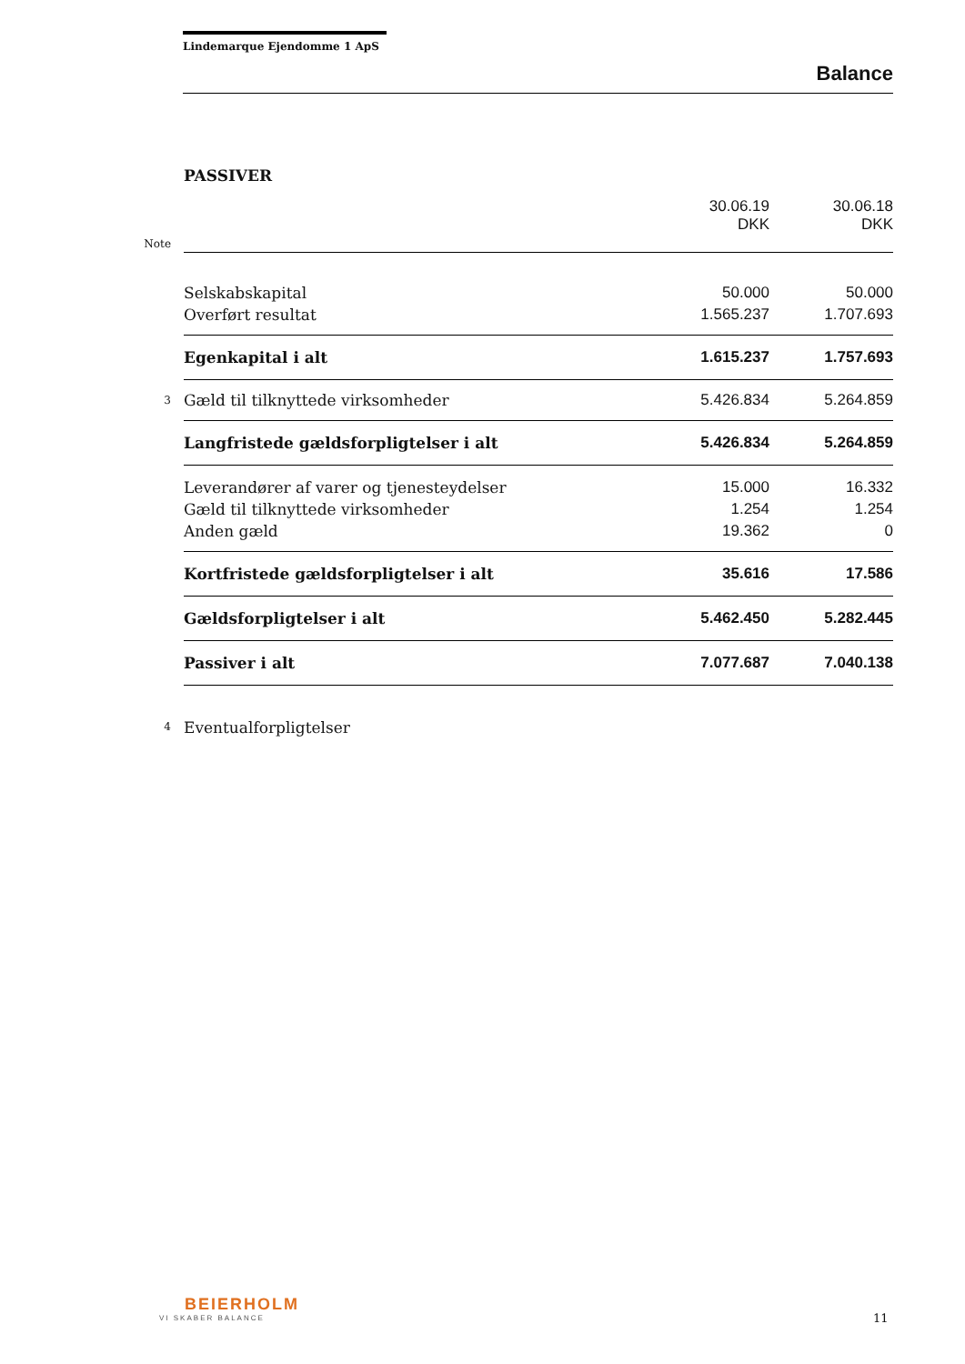Lindemarque Ejendomme 1 ApS
Balance
PASSIVER
| | | 30.06.19 DKK | 30.06.18 DKK |
| --- | --- | --- | --- |
| Note | | | |
| | Selskabskapital | 50.000 | 50.000 |
| | Overført resultat | 1.565.237 | 1.707.693 |
| | Egenkapital i alt | 1.615.237 | 1.757.693 |
| 3 | Gæld til tilknyttede virksomheder | 5.426.834 | 5.264.859 |
| | Langfristede gældsforpligtelser i alt | 5.426.834 | 5.264.859 |
| | Leverandører af varer og tjenesteydelser | 15.000 | 16.332 |
| | Gæld til tilknyttede virksomheder | 1.254 | 1.254 |
| | Anden gæld | 19.362 | 0 |
| | Kortfristede gældsforpligtelser i alt | 35.616 | 17.586 |
| | Gældsforpligtelser i alt | 5.462.450 | 5.282.445 |
| | Passiver i alt | 7.077.687 | 7.040.138 |
| 4 | Eventualforpligtelser | | |
BEIERHOLM
VI SKABER BALANCE
11